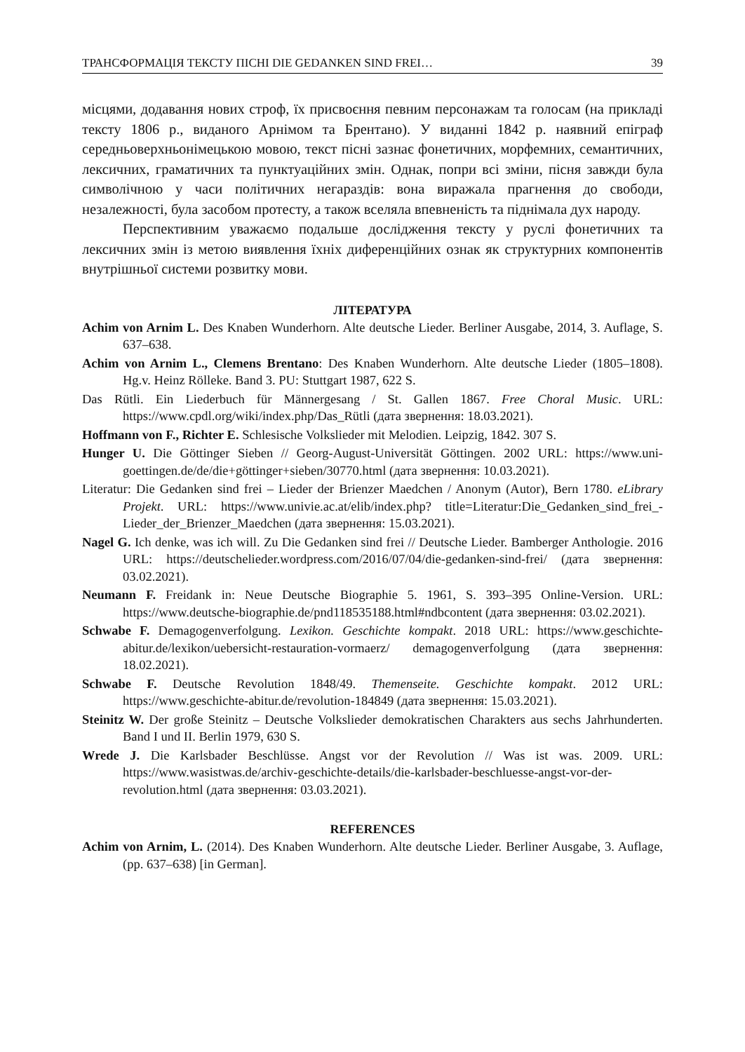ТРАНСФОРМАЦІЯ ТЕКСТУ ПІСНІ DIE GEDANKEN SIND FREI… 39
місцями, додавання нових строф, їх присвоєння певним персонажам та голосам (на прикладі тексту 1806 р., виданого Арнімом та Брентано). У виданні 1842 р. наявний епіграф середньоверхньонімецькою мовою, текст пісні зазнає фонетичних, морфемних, семантичних, лексичних, граматичних та пунктуаційних змін. Однак, попри всі зміни, пісня завжди була символічною у часи політичних негараздів: вона виражала прагнення до свободи, незалежності, була засобом протесту, а також вселяла впевненість та піднімала дух народу.
Перспективним уважаємо подальше дослідження тексту у руслі фонетичних та лексичних змін із метою виявлення їхніх диференційних ознак як структурних компонентів внутрішньої системи розвитку мови.
ЛІТЕРАТУРА
Achim von Arnim L. Des Knaben Wunderhorn. Alte deutsche Lieder. Berliner Ausgabe, 2014, 3. Auflage, S. 637–638.
Achim von Arnim L., Clemens Brentano: Des Knaben Wunderhorn. Alte deutsche Lieder (1805–1808). Hg.v. Heinz Rölleke. Band 3. PU: Stuttgart 1987, 622 S.
Das Rütli. Ein Liederbuch für Männergesang / St. Gallen 1867. Free Choral Music. URL: https://www.cpdl.org/wiki/index.php/Das_Rütli (дата звернення: 18.03.2021).
Hoffmann von F., Richter E. Schlesische Volkslieder mit Melodien. Leipzig, 1842. 307 S.
Hunger U. Die Göttinger Sieben // Georg-August-Universität Göttingen. 2002 URL: https://www.uni-goettingen.de/de/die+göttinger+sieben/30770.html (дата звернення: 10.03.2021).
Literatur: Die Gedanken sind frei – Lieder der Brienzer Maedchen / Anonym (Autor), Bern 1780. eLibrary Projekt. URL: https://www.univie.ac.at/elib/index.php? title=Literatur:Die_Gedanken_sind_frei_-Lieder_der_Brienzer_Maedchen (дата звернення: 15.03.2021).
Nagel G. Ich denke, was ich will. Zu Die Gedanken sind frei // Deutsche Lieder. Bamberger Anthologie. 2016 URL: https://deutschelieder.wordpress.com/2016/07/04/die-gedanken-sind-frei/ (дата звернення: 03.02.2021).
Neumann F. Freidank in: Neue Deutsche Biographie 5. 1961, S. 393–395 Online-Version. URL: https://www.deutsche-biographie.de/pnd118535188.html#ndbcontent (дата звернення: 03.02.2021).
Schwabe F. Demagogenverfolgung. Lexikon. Geschichte kompakt. 2018 URL: https://www.geschichte-abitur.de/lexikon/uebersicht-restauration-vormaerz/ demagogenverfolgung (дата звернення: 18.02.2021).
Schwabe F. Deutsche Revolution 1848/49. Themenseite. Geschichte kompakt. 2012 URL: https://www.geschichte-abitur.de/revolution-184849 (дата звернення: 15.03.2021).
Steinitz W. Der große Steinitz – Deutsche Volkslieder demokratischen Charakters aus sechs Jahrhunderten. Band I und II. Berlin 1979, 630 S.
Wrede J. Die Karlsbader Beschlüsse. Angst vor der Revolution // Was ist was. 2009. URL: https://www.wasistwas.de/archiv-geschichte-details/die-karlsbader-beschluesse-angst-vor-der-revolution.html (дата звернення: 03.03.2021).
REFERENCES
Achim von Arnim, L. (2014). Des Knaben Wunderhorn. Alte deutsche Lieder. Berliner Ausgabe, 3. Auflage, (pp. 637–638) [in German].